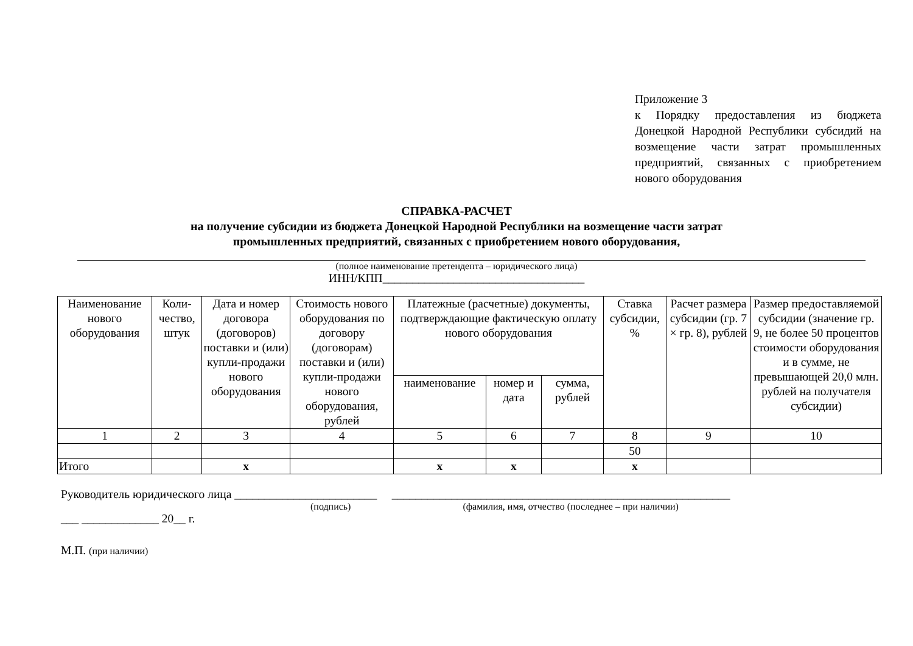Приложение 3
к Порядку предоставления из бюджета Донецкой Народной Республики субсидий на возмещение части затрат промышленных предприятий, связанных с приобретением нового оборудования
СПРАВКА-РАСЧЕТ
на получение субсидии из бюджета Донецкой Народной Республики на возмещение части затрат
промышленных предприятий, связанных с приобретением нового оборудования,
(полное наименование претендента – юридического лица)
ИНН/КПП__________________________________
| Наименование нового оборудования | Коли-чество, штук | Дата и номер договора (договоров) поставки и (или) купли-продажи нового оборудования | Стоимость нового оборудования по договору (договорам) поставки и (или) купли-продажи нового оборудования, рублей | Платежные (расчетные) документы, подтверждающие фактическую оплату нового оборудования | | | Ставка субсидии, % | Расчет размера субсидии (гр. 7 × гр. 8), рублей | Размер предоставляемой субсидии (значение гр. 9, не более 50 процентов стоимости оборудования и в сумме, не превышающей 20,0 млн. рублей на получателя субсидии) |
| --- | --- | --- | --- | --- | --- | --- | --- | --- | --- |
| | | | | наименование | номер и дата | сумма, рублей | | | |
| 1 | 2 | 3 | 4 | 5 | 6 | 7 | 8 | 9 | 10 |
| | | | | | | | 50 | | |
| Итого | | x | | x | x | | x | | |
Руководитель юридического лица ________________________ _________________________________________________________
(подпись) (фамилия, имя, отчество (последнее – при наличии)
___ _____________ 20__ г.
М.П. (при наличии)